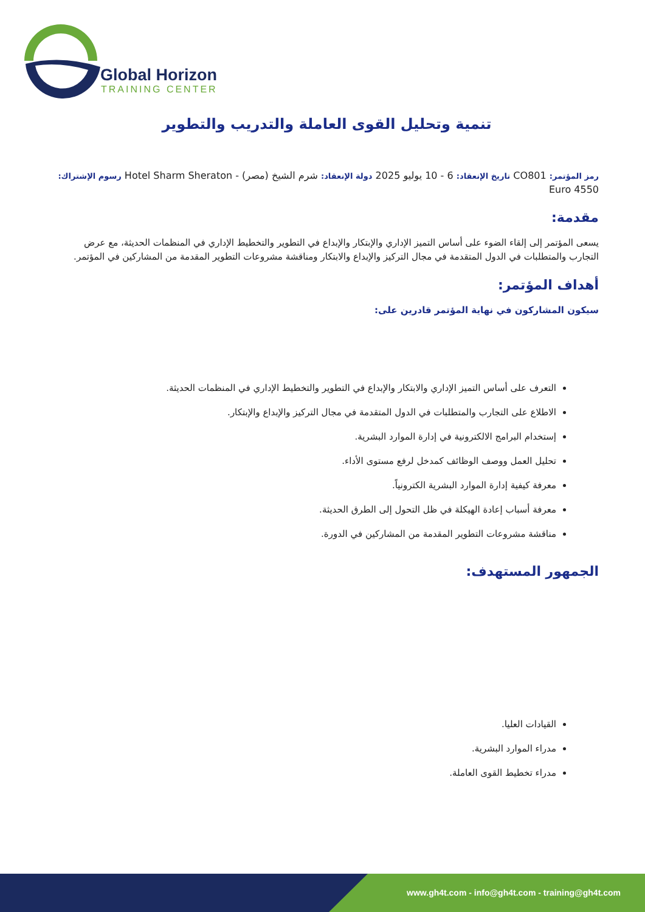Global Horizon
TRAINING CENTER
تنمية وتحليل القوى العاملة والتدريب والتطوير
رمز المؤتمر: CO801 تاريخ الإنعقاد: 6 - 10 يوليو 2025 دولة الإنعقاد: شرم الشيخ (مصر) - Hotel Sharm Sheraton رسوم الإشتراك: 4550 Euro
مقدمة:
يسعى المؤتمر إلى إلقاء الضوء على أساس التميز الإداري والإبتكار والإبداع في التطوير والتخطيط الإداري في المنظمات الحديثة، مع عرض التجارب والمتطلبات في الدول المتقدمة في مجال التركيز والإبداع والابتكار ومناقشة مشروعات التطوير المقدمة من المشاركين في المؤتمر.
أهداف المؤتمر:
سيكون المشاركون في نهاية المؤتمر قادرين على:
التعرف على أساس التميز الإداري والابتكار والإبداع في التطوير والتخطيط الإداري في المنظمات الحديثة.
الاطلاع على التجارب والمتطلبات في الدول المتقدمة في مجال التركيز والإبداع والإبتكار.
إستخدام البرامج الالكترونية في إدارة الموارد البشرية.
تحليل العمل ووصف الوظائف كمدخل لرفع مستوى الأداء.
معرفة كيفية إدارة الموارد البشرية الكترونياً.
معرفة أسباب إعادة الهيكلة في ظل التحول إلى الطرق الحديثة.
مناقشة مشروعات التطوير المقدمة من المشاركين في الدورة.
الجمهور المستهدف:
القيادات العليا.
مدراء الموارد البشرية.
مدراء تخطيط القوى العاملة.
www.gh4t.com - info@gh4t.com - training@gh4t.com